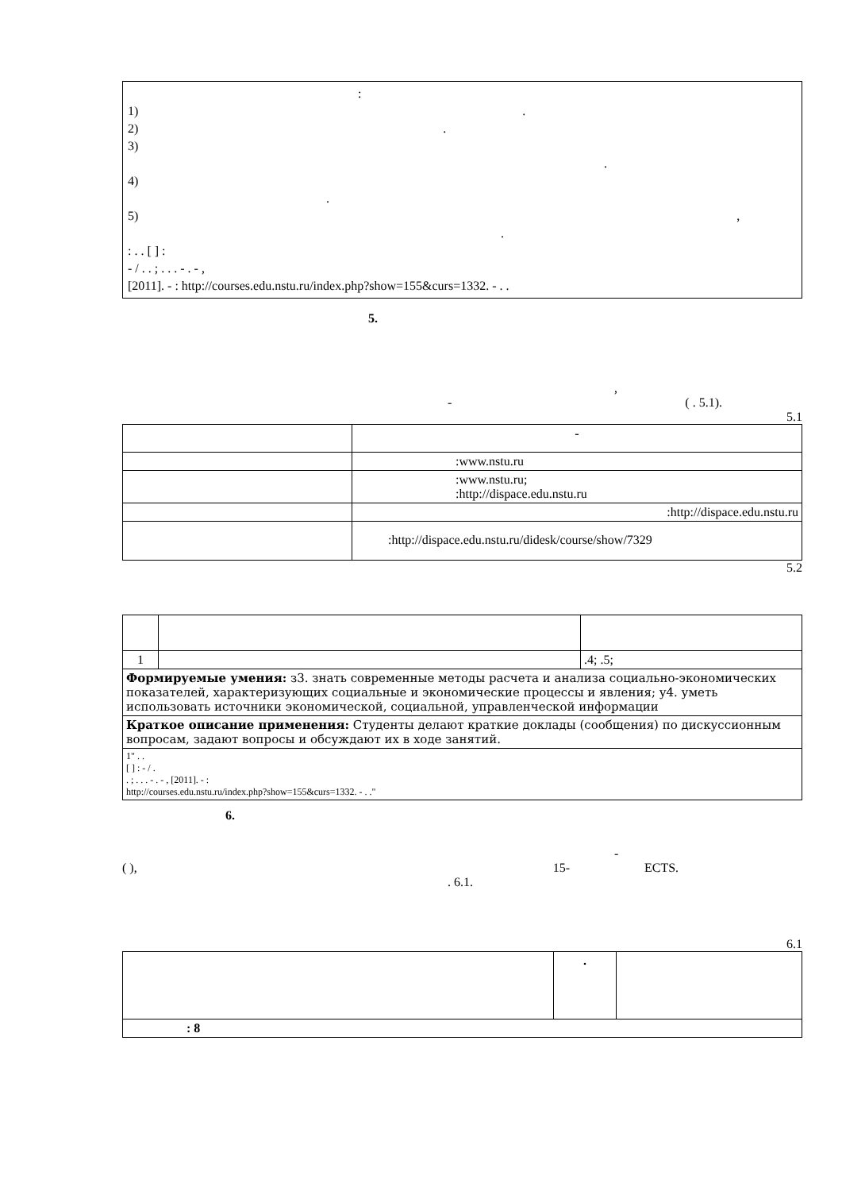:
1) .
2) .
3)
.
4)
.
5) ,
.
: . . [ ] :
- / . . ; . . . - . - ,
[2011]. - : http://courses.edu.nstu.ru/index.php?show=155&curs=1332. - . .
5.
,
- ( . 5.1).
5.1
| | - |
| --- | --- |
| | :www.nstu.ru |
| | :www.nstu.ru; :http://dispace.edu.nstu.ru |
| | :http://dispace.edu.nstu.ru |
| | :http://dispace.edu.nstu.ru/didesk/course/show/7329 |
5.2
| 1 | | .4; .5; |
| Формируемые умения: з3. знать современные методы расчета и анализа социально-экономических показателей, характеризующих социальные и экономические процессы и явления; у4. уметь использовать источники экономической, социальной, управленческой информации | | |
| Краткое описание применения: Студенты делают краткие доклады (сообщения) по дискуссионным вопросам, задают вопросы и обсуждают их в ходе занятий. | | |
| 1" . . [ ] : - / . . ; . . . - . - , [2011]. - : http://courses.edu.nstu.ru/index.php?show=155&curs=1332. - . ." | | |
6.
-
( ), 15- ECTS.
. 6.1.
6.1
| | . | |
| --- | --- | --- |
| : 8 | | |